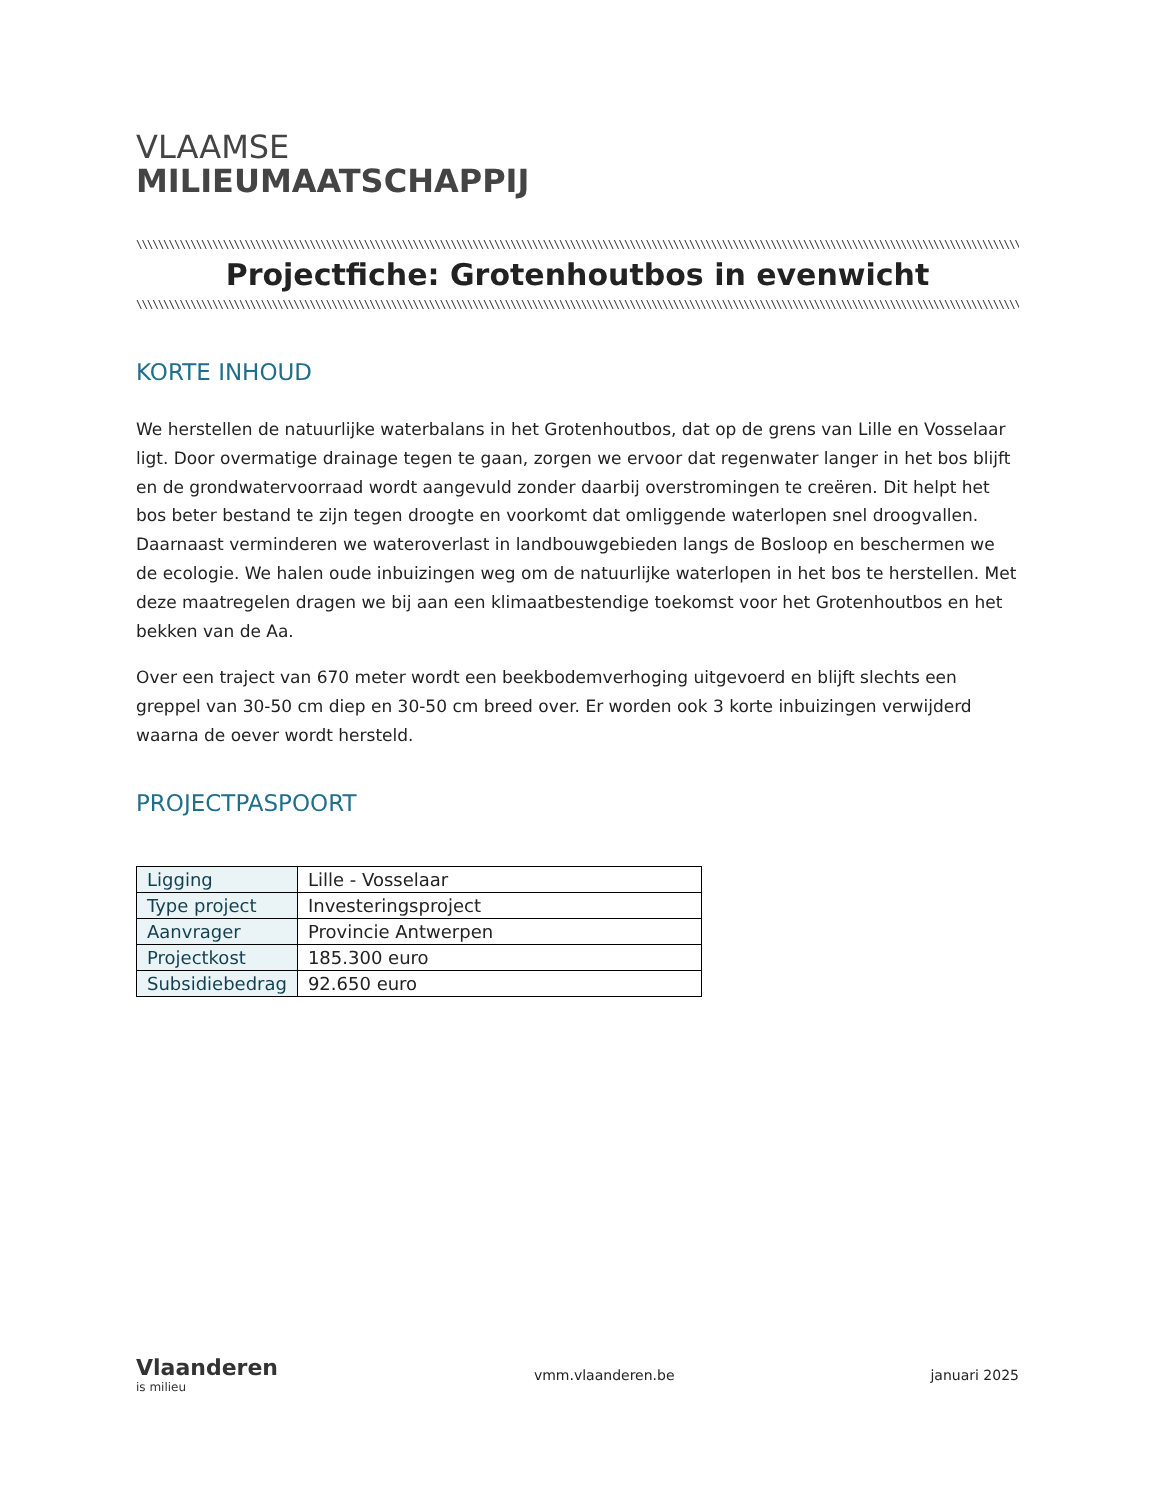VLAAMSE
MILIEUMAATSCHAPPIJ
\\\\\\\\\\\\\\\\\\\\\\\\\\\\\\\\\\\\\\\\\\\\\\\\\\\\\\\\\\\\\\\\\\\\\\\\\\\\\\\\\\\\\\\\\\\\\\\\\\\\\\\\\\\\\\\\\\\\\\\\\\\\\\\\\\\\\\\\\\\\\\\\\\\\\\\\\\\\\\\\\\\\\\\\\\\\\\\\\\\\\\\\\\\\\\\\\\\\\\\\\\\\\\\\\\\\\\\\\\\\\\\\\\\\\\\\\\\\\\\\\\\\\\\\\\\\\\\\\\\\\\\\\\\\\\\\\\\\\\\\\\\\\\\\
Projectfiche: Grotenhoutbos in evenwicht
\\\\\\\\\\\\\\\\\\\\\\\\\\\\\\\\\\\\\\\\\\\\\\\\\\\\\\\\\\\\\\\\\\\\\\\\\\\\\\\\\\\\\\\\\\\\\\\\\\\\\\\\\\\\\\\\\\\\\\\\\\\\\\\\\\\\\\\\\\\\\\\\\\\\\\\\\\\\\\\\\\\\\\\\\\\\\\\\\\\\\\\\\\\\\\\\\\\\\\\\\\\\\\\\\\\\\\\\\\\\\\\\\\\\\\\\\\\\\\\\\\\\\\\\\\\\\\\\\\\\\\\\\\\\\\\\\\\\\\\\\\\\\\\\\\
KORTE INHOUD
We herstellen de natuurlijke waterbalans in het Grotenhoutbos, dat op de grens van Lille en Vosselaar ligt. Door overmatige drainage tegen te gaan, zorgen we ervoor dat regenwater langer in het bos blijft en de grondwatervoorraad wordt aangevuld zonder daarbij overstromingen te creëren. Dit helpt het bos beter bestand te zijn tegen droogte en voorkomt dat omliggende waterlopen snel droogvallen. Daarnaast verminderen we wateroverlast in landbouwgebieden langs de Bosloop en beschermen we de ecologie. We halen oude inbuizingen weg om de natuurlijke waterlopen in het bos te herstellen. Met deze maatregelen dragen we bij aan een klimaatbestendige toekomst voor het Grotenhoutbos en het bekken van de Aa.
Over een traject van 670 meter wordt een beekbodemverhoging uitgevoerd en blijft slechts een greppel van 30-50 cm diep en 30-50 cm breed over. Er worden ook 3 korte inbuizingen verwijderd waarna de oever wordt hersteld.
PROJECTPASPOORT
| Ligging | Lille - Vosselaar |
| Type project | Investeringsproject |
| Aanvrager | Provincie Antwerpen |
| Projectkost | 185.300 euro |
| Subsidiebedrag | 92.650 euro |
Vlaanderen
is milieu
vmm.vlaanderen.be januari 2025